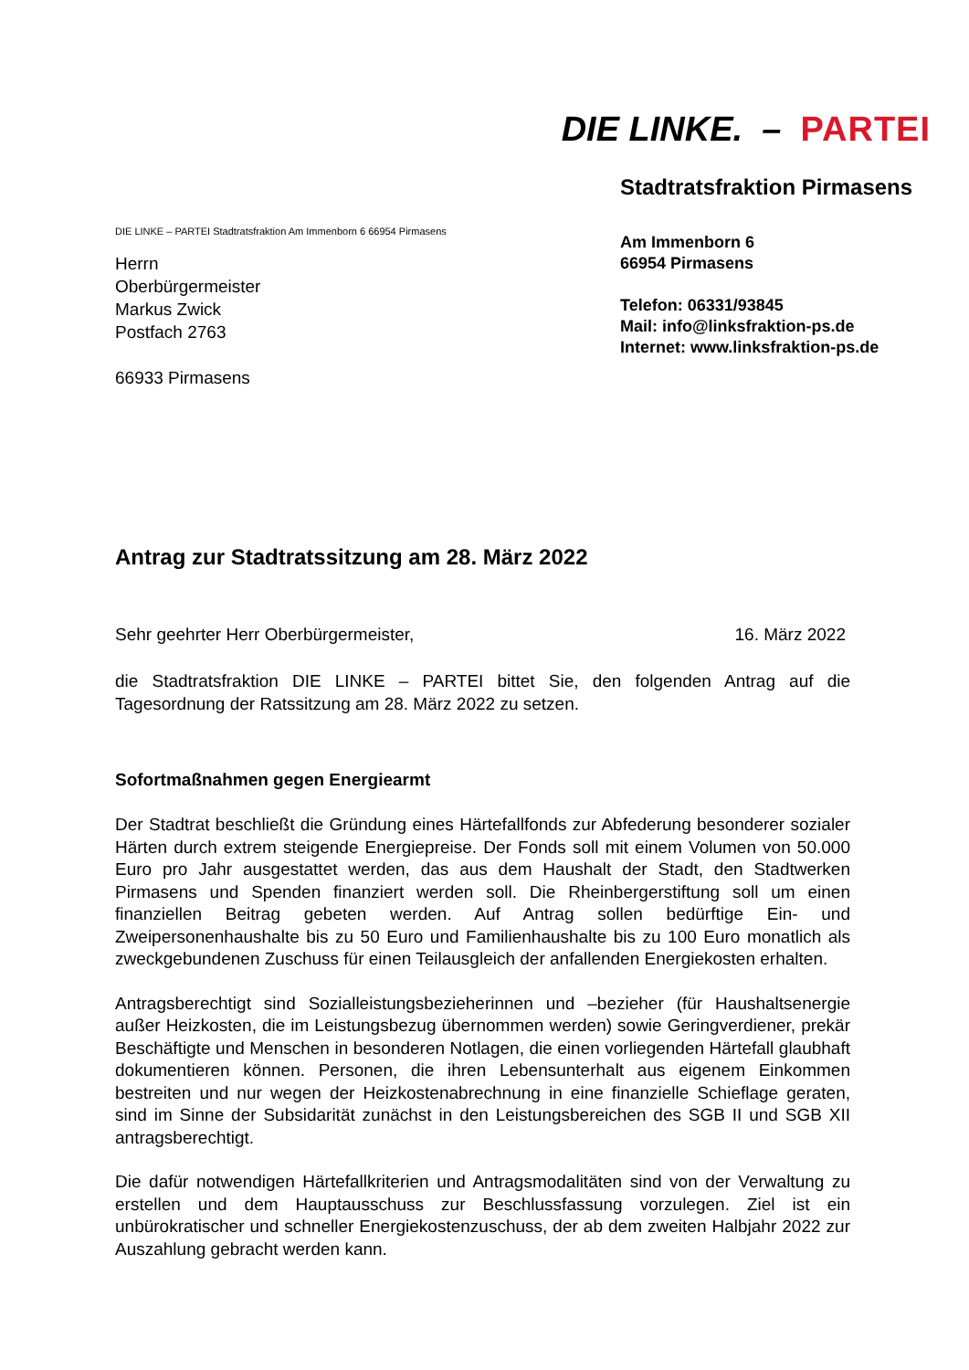DIE LINKE. – PARTEI
DIE LINKE – PARTEI Stadtratsfraktion Am Immenborn 6 66954 Pirmasens
Herrn
Oberbürgermeister
Markus Zwick
Postfach 2763
66933 Pirmasens
Stadtratsfraktion Pirmasens
Am Immenborn 6
66954 Pirmasens
Telefon: 06331/93845
Mail: info@linksfraktion-ps.de
Internet: www.linksfraktion-ps.de
Antrag zur Stadtratssitzung am 28. März 2022
Sehr geehrter Herr Oberbürgermeister, 16. März 2022
die Stadtratsfraktion DIE LINKE – PARTEI bittet Sie, den folgenden Antrag auf die Tagesordnung der Ratssitzung am 28. März 2022 zu setzen.
Sofortmaßnahmen gegen Energiearmt
Der Stadtrat beschließt die Gründung eines Härtefallfonds zur Abfederung besonderer sozialer Härten durch extrem steigende Energiepreise. Der Fonds soll mit einem Volumen von 50.000 Euro pro Jahr ausgestattet werden, das aus dem Haushalt der Stadt, den Stadtwerken Pirmasens und Spenden finanziert werden soll. Die Rheinbergerstiftung soll um einen finanziellen Beitrag gebeten werden. Auf Antrag sollen bedürftige Ein- und Zweipersonenhaushalte bis zu 50 Euro und Familienhaushalte bis zu 100 Euro monatlich als zweckgebundenen Zuschuss für einen Teilausgleich der anfallenden Energiekosten erhalten.
Antragsberechtigt sind Sozialleistungsbezieherinnen und –bezieher (für Haushaltsenergie außer Heizkosten, die im Leistungsbezug übernommen werden) sowie Geringverdiener, prekär Beschäftigte und Menschen in besonderen Notlagen, die einen vorliegenden Härtefall glaubhaft dokumentieren können. Personen, die ihren Lebensunterhalt aus eigenem Einkommen bestreiten und nur wegen der Heizkostenabrechnung in eine finanzielle Schieflage geraten, sind im Sinne der Subsidarität zunächst in den Leistungsbereichen des SGB II und SGB XII antragsberechtigt.
Die dafür notwendigen Härtefallkriterien und Antragsmodalitäten sind von der Verwaltung zu erstellen und dem Hauptausschuss zur Beschlussfassung vorzulegen. Ziel ist ein unbürokratischer und schneller Energiekostenzuschuss, der ab dem zweiten Halbjahr 2022 zur Auszahlung gebracht werden kann.